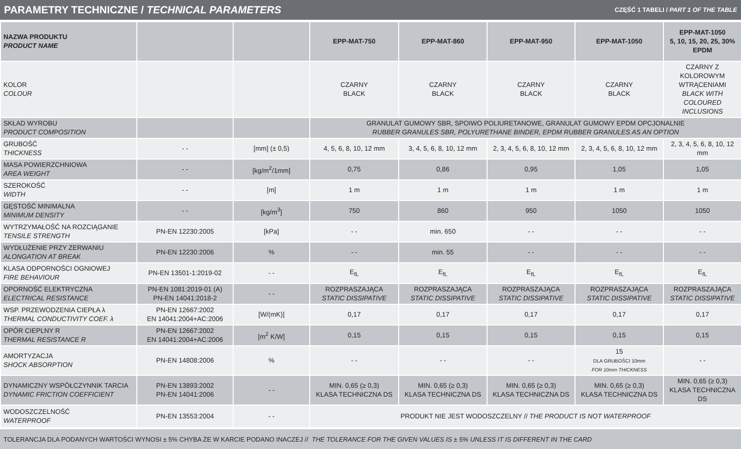PARAMETRY TECHNICZNE / TECHNICAL PARAMETERS
CZĘŚĆ 1 TABELI / PART 1 OF THE TABLE
| NAZWA PRODUKTU PRODUCT NAME | | | EPP-MAT-750 | EPP-MAT-860 | EPP-MAT-950 | EPP-MAT-1050 | EPP-MAT-1050 5, 10, 15, 20, 25, 30% EPDM |
| --- | --- | --- | --- | --- | --- | --- | --- |
| KOLOR COLOUR | | | CZARNY BLACK | CZARNY BLACK | CZARNY BLACK | CZARNY BLACK | CZARNY Z KOLOROWYM WTRĄCENIAMI BLACK WITH COLOURED INCLUSIONS |
| SKŁAD WYROBU PRODUCT COMPOSITION | | | GRANULAT GUMOWY SBR, SPOIWO POLIURETANOWE, GRANULAT GUMOWY EPDM OPCJONALNIE RUBBER GRANULES SBR, POLYURETHANE BINDER, EPDM RUBBER GRANULES AS AN OPTION | | | | |
| GRUBOŚĆ THICKNESS | - - | [mm] (± 0,5) | 4, 5, 6, 8, 10, 12 mm | 3, 4, 5, 6, 8, 10, 12 mm | 2, 3, 4, 5, 6, 8, 10, 12 mm | 2, 3, 4, 5, 6, 8, 10, 12 mm | 2, 3, 4, 5, 6, 8, 10, 12 mm |
| MASA POWIERZCHNIOWA AREA WEIGHT | - - | [kg/m<sup>2</sup>/1mm] | 0,75 | 0,86 | 0,95 | 1,05 | 1,05 |
| SZEROKOŚĆ WIDTH | - - | [m] | 1 m | 1 m | 1 m | 1 m | 1 m |
| GĘSTOŚĆ MINIMALNA MINIMUM DENSITY | - - | [kg/m<sup>3</sup>] | 750 | 860 | 950 | 1050 | 1050 |
| WYTRZYMAŁOŚĆ NA ROZCIĄGANIE TENSILE STRENGTH | PN-EN 12230:2005 | [kPa] | - - | min. 650 | - - | - - | - - |
| WYDŁUŻENIE PRZY ZERWANIU ALONGATION AT BREAK | PN-EN 12230:2006 | % | - - | min. 55 | - - | - - | - - |
| KLASA ODPORNOŚCI OGNIOWEJ FIRE BEHAVIOUR | PN-EN 13501-1:2019-02 | - - | E<sub>fL</sub> | E<sub>fL</sub> | E<sub>fL</sub> | E<sub>fL</sub> | E<sub>fL</sub> |
| OPORNOŚĆ ELEKTRYCZNA ELECTRICAL RESISTANCE | PN-EN 1081:2019-01 (A) PN-EN 14041:2018-2 | - - | ROZPRASZAJĄCA STATIC DISSIPATIVE | ROZPRASZAJĄCA STATIC DISSIPATIVE | ROZPRASZAJĄCA STATIC DISSIPATIVE | ROZPRASZAJĄCA STATIC DISSIPATIVE | ROZPRASZAJĄCA STATIC DISSIPATIVE |
| WSP. PRZEWODZENIA CIEPŁA λ THERMAL CONDUCTIVITY COEF. λ | PN-EN 12667:2002 EN 14041:2004+AC:2006 | [W/(mK)] | 0,17 | 0,17 | 0,17 | 0,17 | 0,17 |
| OPÓR CIEPLNY R THERMAL RESISTANCE R | PN-EN 12667:2002 EN 14041:2004+AC:2006 | [m<sup>2</sup> K/W] | 0,15 | 0,15 | 0,15 | 0,15 | 0,15 |
| AMORTYZACJA SHOCK ABSORPTION | PN-EN 14808:2006 | % | - - | - - | - - | 15 DLA GRUBOŚCI 10mm FOR 10mm THICKNESS | - - |
| DYNAMICZNY WSPÓŁCZYNNIK TARCIA DYNAMIC FRICTION COEFFICIENT | PN-EN 13893:2002 PN-EN 14041:2006 | - - | MIN. 0,65 (≥ 0,3) KLASA TECHNICZNA DS | MIN. 0,65 (≥ 0,3) KLASA TECHNICZNA DS | MIN. 0,65 (≥ 0,3) KLASA TECHNICZNA DS | MIN. 0,65 (≥ 0,3) KLASA TECHNICZNA DS | MIN. 0,65 (≥ 0,3) KLASA TECHNICZNA DS |
| WODOSZCZELNOŚĆ WATERPROOF | PN-EN 13553:2004 | - - | PRODUKT NIE JEST WODOSZCZELNY // THE PRODUCT IS NOT WATERPROOF | | | | |
TOLERANCJA DLA PODANYCH WARTOŚCI WYNOSI ± 5% CHYBA ŻE W KARCIE PODANO INACZEJ // THE TOLERANCE FOR THE GIVEN VALUES IS ± 5% UNLESS IT IS DIFFERENT IN THE CARD